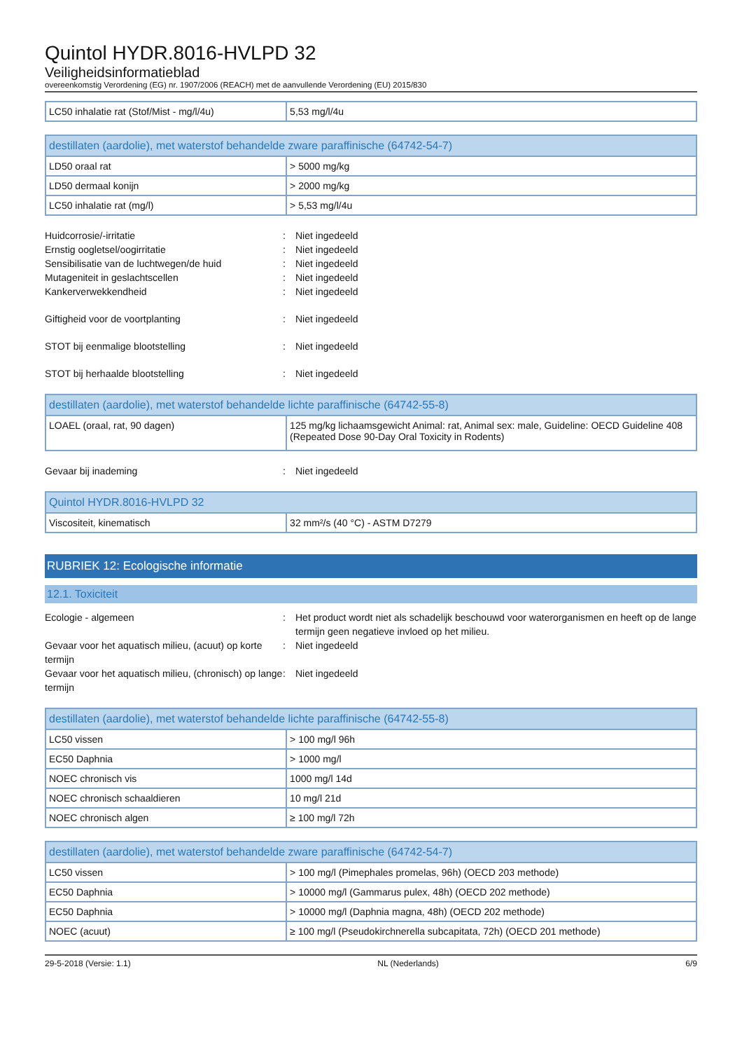Quintol HYDR.8016-HVLPD 32
Veiligheidsinformatieblad
overeenkomstig Verordening (EG) nr. 1907/2006 (REACH) met de aanvullende Verordening (EU) 2015/830
| LC50 inhalatie rat (Stof/Mist - mg/l/4u) | 5,53 mg/l/4u |
| destillaten (aardolie), met waterstof behandelde zware paraffinische (64742-54-7) | |
| --- | --- |
| LD50 oraal rat | > 5000 mg/kg |
| LD50 dermaal konijn | > 2000 mg/kg |
| LC50 inhalatie rat (mg/l) | > 5,53 mg/l/4u |
Huidcorrosie/-irritatie : Niet ingedeeld
Ernstig oogletsel/oogirritatie : Niet ingedeeld
Sensibilisatie van de luchtwegen/de huid : Niet ingedeeld
Mutageniteit in geslachtscellen : Niet ingedeeld
Kankerverwekkendheid : Niet ingedeeld
Giftigheid voor de voortplanting : Niet ingedeeld
STOT bij eenmalige blootstelling : Niet ingedeeld
STOT bij herhaalde blootstelling : Niet ingedeeld
| destillaten (aardolie), met waterstof behandelde lichte paraffinische (64742-55-8) | |
| --- | --- |
| LOAEL (oraal, rat, 90 dagen) | 125 mg/kg lichaamsgewicht Animal: rat, Animal sex: male, Guideline: OECD Guideline 408 (Repeated Dose 90-Day Oral Toxicity in Rodents) |
Gevaar bij inademing : Niet ingedeeld
| Quintol HYDR.8016-HVLPD 32 | |
| --- | --- |
| Viscositeit, kinematisch | 32 mm²/s (40 °C) - ASTM D7279 |
RUBRIEK 12: Ecologische informatie
12.1. Toxiciteit
Ecologie - algemeen : Het product wordt niet als schadelijk beschouwd voor waterorganismen en heeft op de lange termijn geen negatieve invloed op het milieu.
Gevaar voor het aquatisch milieu, (acuut) op korte termijn
: Niet ingedeeld
Gevaar voor het aquatisch milieu, (chronisch) op lange termijn
: Niet ingedeeld
| destillaten (aardolie), met waterstof behandelde lichte paraffinische (64742-55-8) | |
| --- | --- |
| LC50 vissen | > 100 mg/l 96h |
| EC50 Daphnia | > 1000 mg/l |
| NOEC chronisch vis | 1000 mg/l 14d |
| NOEC chronisch schaaldieren | 10 mg/l 21d |
| NOEC chronisch algen | ≥ 100 mg/l 72h |
| destillaten (aardolie), met waterstof behandelde zware paraffinische (64742-54-7) | |
| --- | --- |
| LC50 vissen | > 100 mg/l (Pimephales promelas, 96h) (OECD 203 methode) |
| EC50 Daphnia | > 10000 mg/l (Gammarus pulex, 48h) (OECD 202 methode) |
| EC50 Daphnia | > 10000 mg/l (Daphnia magna, 48h) (OECD 202 methode) |
| NOEC (acuut) | ≥ 100 mg/l (Pseudokirchnerella subcapitata, 72h) (OECD 201 methode) |
29-5-2018 (Versie: 1.1) NL (Nederlands) 6/9